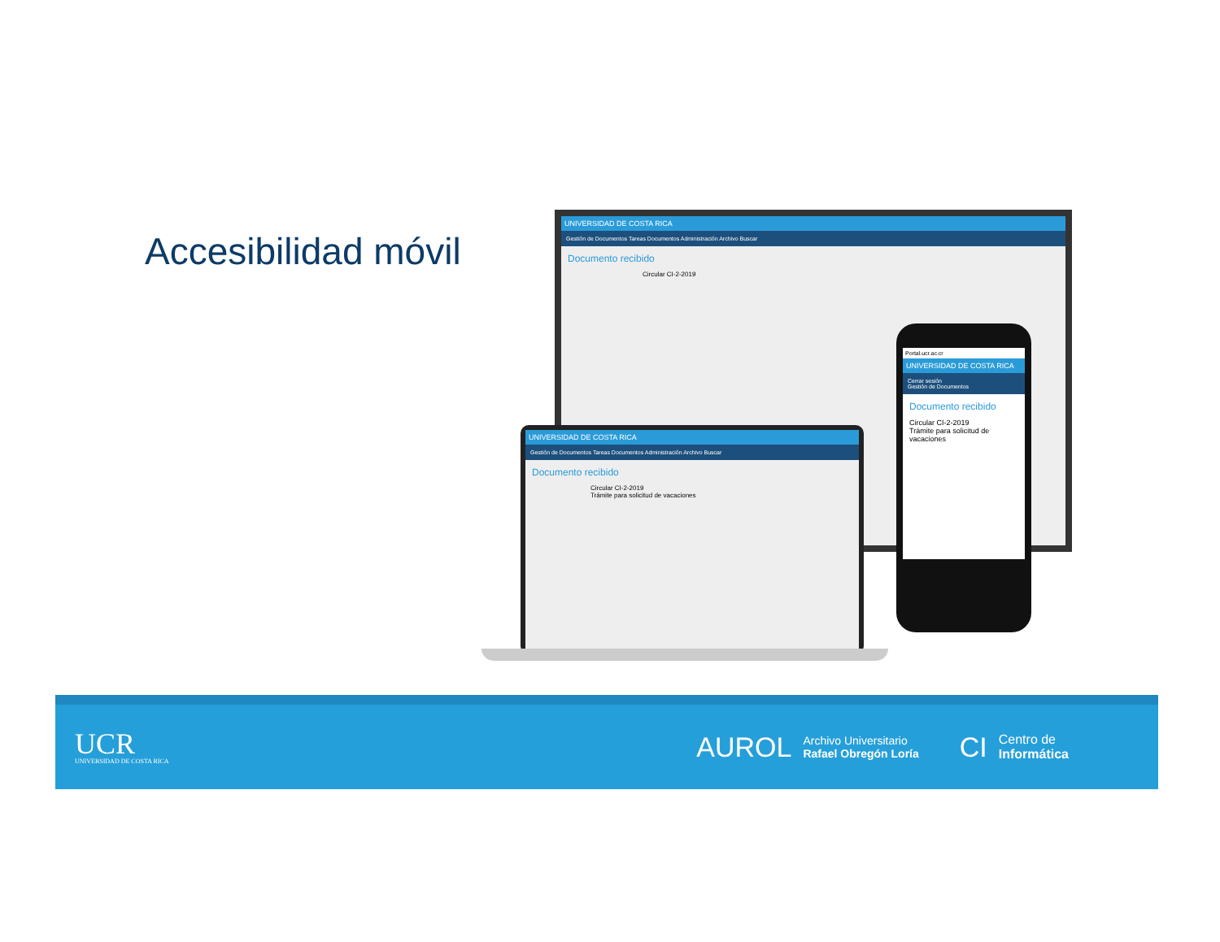Accesibilidad móvil
UNIVERSIDAD DE COSTA RICA
Gestión de Documentos Tareas Documentos Administración Archivo Buscar
Documento recibido
Circular CI-2-2019
UNIVERSIDAD DE COSTA RICA
Gestión de Documentos Tareas Documentos Administración Archivo Buscar
Documento recibido
Circular CI-2-2019
Trámite para solicitud de vacaciones
Portal.ucr.ac.cr
UNIVERSIDAD DE COSTA RICA
Cerrar sesión
Gestión de Documentos
Documento recibido
Circular CI-2-2019
Trámite para solicitud de vacaciones
UCR
UNIVERSIDAD DE COSTA RICA
AUROL
Archivo Universitario
Rafael Obregón Loría
CI
Centro de
Informática